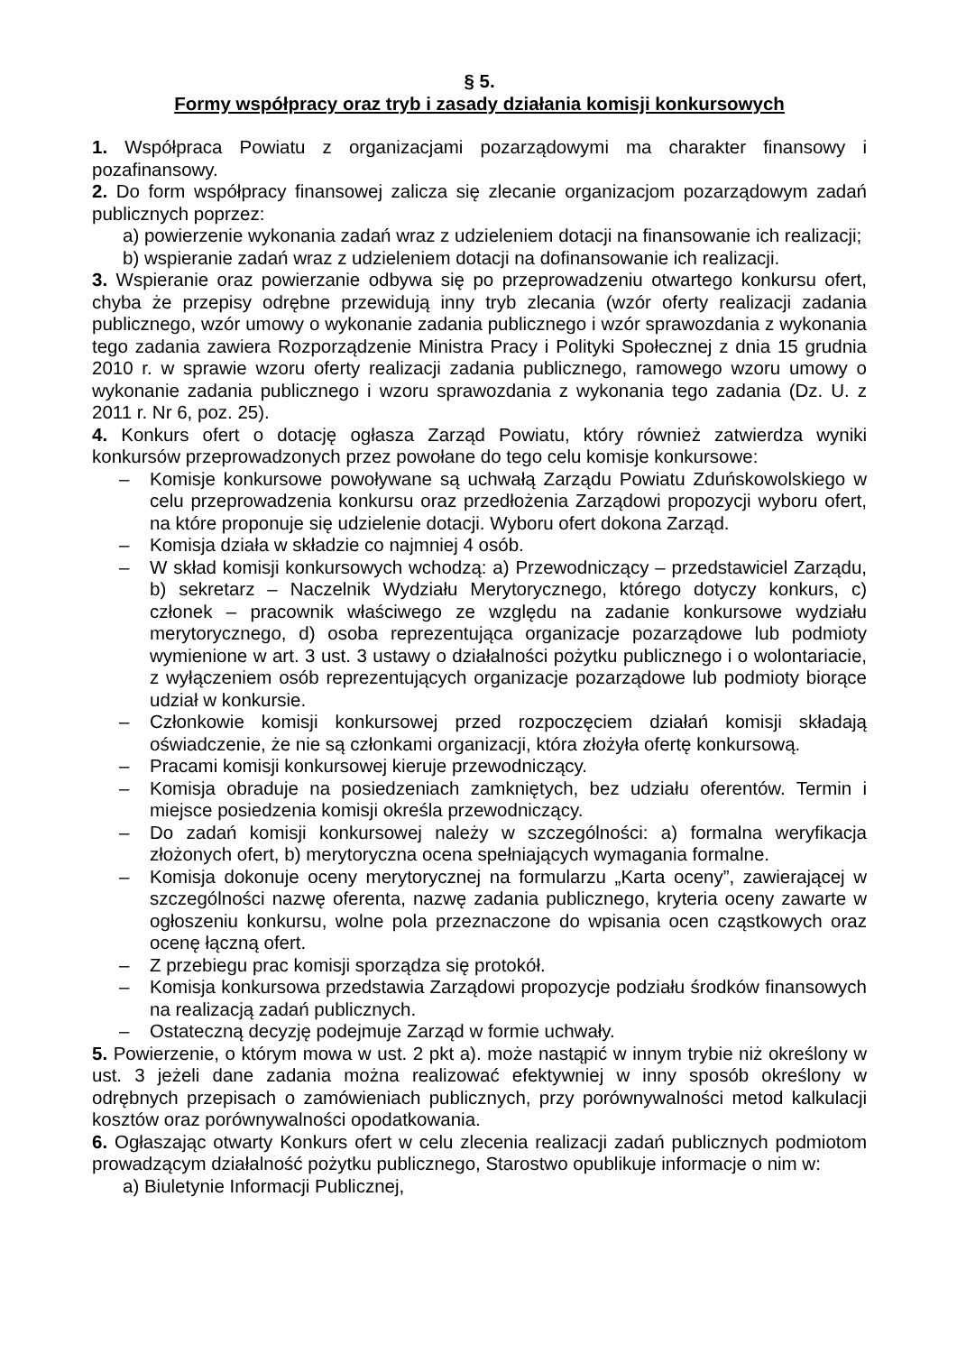§ 5.
Formy współpracy oraz tryb i zasady działania komisji konkursowych
1. Współpraca Powiatu z organizacjami pozarządowymi ma charakter finansowy i pozafinansowy.
2. Do form współpracy finansowej zalicza się zlecanie organizacjom pozarządowym zadań publicznych poprzez:
a) powierzenie wykonania zadań wraz z udzieleniem dotacji na finansowanie ich realizacji;
b) wspieranie zadań wraz z udzieleniem dotacji na dofinansowanie ich realizacji.
3. Wspieranie oraz powierzanie odbywa się po przeprowadzeniu otwartego konkursu ofert, chyba że przepisy odrębne przewidują inny tryb zlecania (wzór oferty realizacji zadania publicznego, wzór umowy o wykonanie zadania publicznego i wzór sprawozdania z wykonania tego zadania zawiera Rozporządzenie Ministra Pracy i Polityki Społecznej z dnia 15 grudnia 2010 r. w sprawie wzoru oferty realizacji zadania publicznego, ramowego wzoru umowy o wykonanie zadania publicznego i wzoru sprawozdania z wykonania tego zadania (Dz. U. z 2011 r. Nr 6, poz. 25).
4. Konkurs ofert o dotację ogłasza Zarząd Powiatu, który również zatwierdza wyniki konkursów przeprowadzonych przez powołane do tego celu komisje konkursowe:
– Komisje konkursowe powoływane są uchwałą Zarządu Powiatu Zduńskowolskiego w celu przeprowadzenia konkursu oraz przedłożenia Zarządowi propozycji wyboru ofert, na które proponuje się udzielenie dotacji. Wyboru ofert dokona Zarząd.
– Komisja działa w składzie co najmniej 4 osób.
– W skład komisji konkursowych wchodzą: a) Przewodniczący – przedstawiciel Zarządu, b) sekretarz – Naczelnik Wydziału Merytorycznego, którego dotyczy konkurs, c) członek – pracownik właściwego ze względu na zadanie konkursowe wydziału merytorycznego, d) osoba reprezentująca organizacje pozarządowe lub podmioty wymienione w art. 3 ust. 3 ustawy o działalności pożytku publicznego i o wolontariacie, z wyłączeniem osób reprezentujących organizacje pozarządowe lub podmioty biorące udział w konkursie.
– Członkowie komisji konkursowej przed rozpoczęciem działań komisji składają oświadczenie, że nie są członkami organizacji, która złożyła ofertę konkursową.
– Pracami komisji konkursowej kieruje przewodniczący.
– Komisja obraduje na posiedzeniach zamkniętych, bez udziału oferentów. Termin i miejsce posiedzenia komisji określa przewodniczący.
– Do zadań komisji konkursowej należy w szczególności: a) formalna weryfikacja złożonych ofert, b) merytoryczna ocena spełniających wymagania formalne.
– Komisja dokonuje oceny merytorycznej na formularzu „Karta oceny”, zawierającej w szczególności nazwę oferenta, nazwę zadania publicznego, kryteria oceny zawarte w ogłoszeniu konkursu, wolne pola przeznaczone do wpisania ocen cząstkowych oraz ocenę łączną ofert.
– Z przebiegu prac komisji sporządza się protokół.
– Komisja konkursowa przedstawia Zarządowi propozycje podziału środków finansowych na realizacją zadań publicznych.
– Ostateczną decyzję podejmuje Zarząd w formie uchwały.
5. Powierzenie, o którym mowa w ust. 2 pkt a). może nastąpić w innym trybie niż określony w ust. 3 jeżeli dane zadania można realizować efektywniej w inny sposób określony w odrębnych przepisach o zamówieniach publicznych, przy porównywalności metod kalkulacji kosztów oraz porównywalności opodatkowania.
6. Ogłaszając otwarty Konkurs ofert w celu zlecenia realizacji zadań publicznych podmiotom prowadzącym działalność pożytku publicznego, Starostwo opublikuje informacje o nim w:
a) Biuletynie Informacji Publicznej,